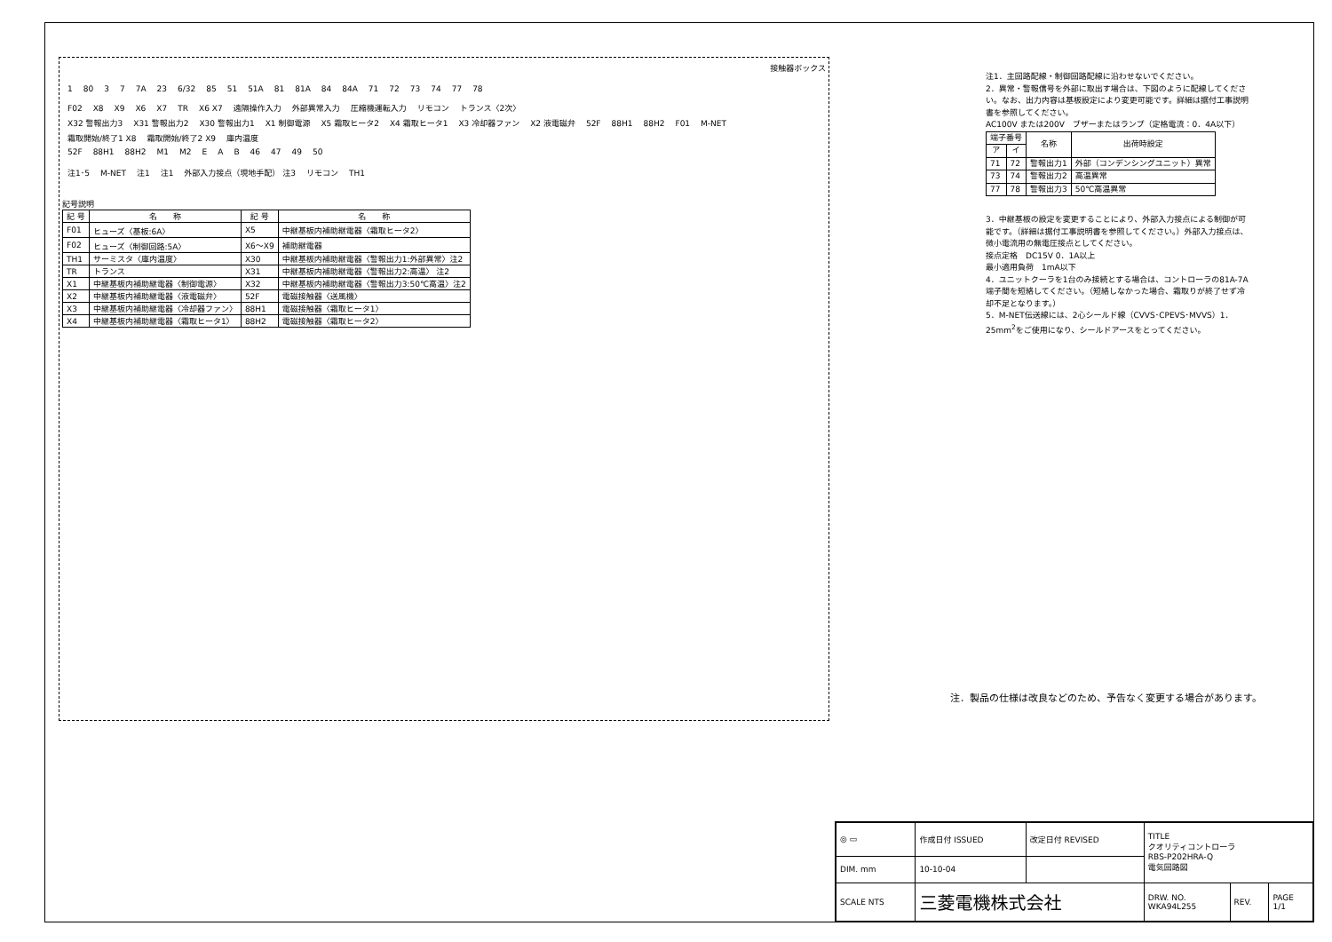接触器ボックス
1 80 3 7 7A 23 6/32 85 51 51A 81 81A 84 84A 71 72 73 74 77 78
F02 X8 X9 X6 X7 TR X6 X7 遠隔操作入力 外部異常入力 圧縮機運転入力 リモコン トランス〈2次〉
X32 警報出力3 X31 警報出力2 X30 警報出力1 X1 制御電源 X5 霜取ヒータ2 X4 霜取ヒータ1 X3 冷却器ファン X2 液電磁弁 52F 88H1 88H2 F01 M-NET
霜取開始/終了1 X8 霜取開始/終了2 X9 庫内温度
52F 88H1 88H2 M1 M2 E A B 46 47 49 50
注1･5 M-NET 注1 注1 外部入力接点（現地手配） 注3 リモコン TH1
記号説明
| 記 号 | 名 称 | 記 号 | 名 称 |
| --- | --- | --- | --- |
| F01 | ヒューズ〈基板:6A〉 | X5 | 中継基板内補助継電器〈霜取ヒータ2〉 |
| F02 | ヒューズ〈制御回路:5A〉 | X6～X9 | 補助継電器 |
| TH1 | サーミスタ〈庫内温度〉 | X30 | 中継基板内補助継電器〈警報出力1:外部異常〉注2 |
| TR | トランス | X31 | 中継基板内補助継電器〈警報出力2:高温〉 注2 |
| X1 | 中継基板内補助継電器〈制御電源〉 | X32 | 中継基板内補助継電器〈警報出力3:50℃高温〉注2 |
| X2 | 中継基板内補助継電器〈液電磁弁〉 | 52F | 電磁接触器〈送風機〉 |
| X3 | 中継基板内補助継電器〈冷却器ファン〉 | 88H1 | 電磁接触器〈霜取ヒータ1〉 |
| X4 | 中継基板内補助継電器〈霜取ヒータ1〉 | 88H2 | 電磁接触器〈霜取ヒータ2〉 |
注1．主回路配線・制御回路配線に沿わせないでください。
2．異常・警報信号を外部に取出す場合は、下図のように配線してください。なお、出力内容は基板設定により変更可能です。詳細は据付工事説明書を参照してください。
AC100V または200V　ブザーまたはランプ（定格電流：0．4A以下）
| 端子番号 | | 名称 | 出荷時設定 |
| --- | --- | --- | --- |
| ア | イ | | |
| 71 | 72 | 警報出力1 | 外部（コンデンシングユニット）異常 |
| 73 | 74 | 警報出力2 | 高温異常 |
| 77 | 78 | 警報出力3 | 50℃高温異常 |
3．中継基板の設定を変更することにより、外部入力接点による制御が可能です。（詳細は据付工事説明書を参照してください。）外部入力接点は、微小電流用の無電圧接点としてください。
接点定格　DC15V 0．1A以上
最小適用負荷　1mA以下
4．ユニットクーラを1台のみ接続とする場合は、コントローラの81A-7A端子間を短絡してください。（短絡しなかった場合、霜取りが終了せず冷却不足となります。）
5．M-NET伝送線には、2心シールド線（CVVS･CPEVS･MVVS）1．25mm<sup>2</sup>をご使用になり、シールドアースをとってください。
注．製品の仕様は改良などのため、予告なく変更する場合があります。
| ◎ ▭ | 作成日付 ISSUED | 改定日付 REVISED | TITLE クオリティコントローラ RBS-P202HRA-Q 電気回路図 | | |
| DIM. mm | 10-10-04 | | | | |
| SCALE NTS | 三菱電機株式会社 | | DRW. NO. WKA94L255 | REV. | PAGE 1/1 |